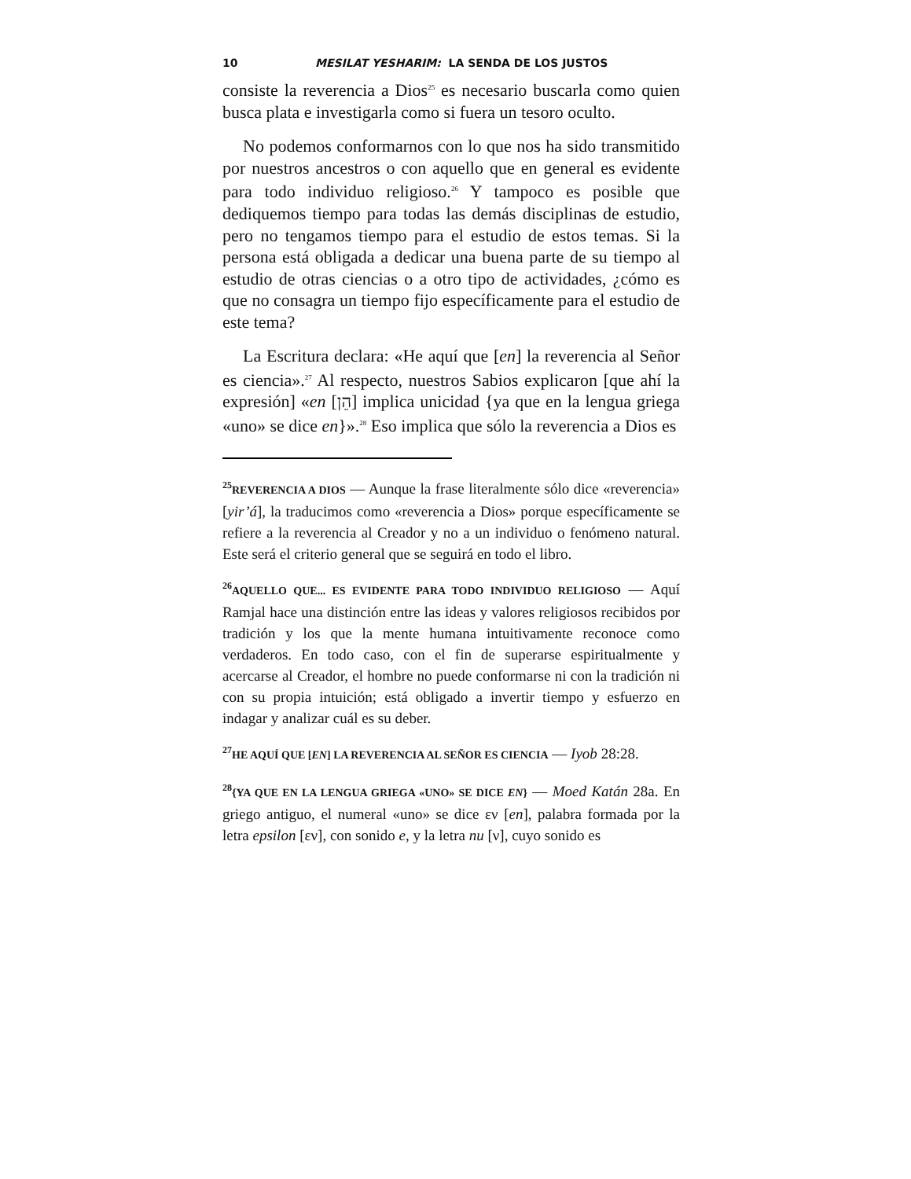10 MESILAT YESHARIM: LA SENDA DE LOS JUSTOS
consiste la reverencia a Dios<sup>25</sup> es necesario buscarla como quien busca plata e investigarla como si fuera un tesoro oculto.
No podemos conformarnos con lo que nos ha sido transmitido por nuestros ancestros o con aquello que en general es evidente para todo individuo religioso.<sup>26</sup> Y tampoco es posible que dediquemos tiempo para todas las demás disciplinas de estudio, pero no tengamos tiempo para el estudio de estos temas. Si la persona está obligada a dedicar una buena parte de su tiempo al estudio de otras ciencias o a otro tipo de actividades, ¿cómo es que no consagra un tiempo fijo específicamente para el estudio de este tema?
La Escritura declara: «He aquí que [en] la reverencia al Señor es ciencia».<sup>27</sup> Al respecto, nuestros Sabios explicaron [que ahí la expresión] «en [הֵן] implica unicidad {ya que en la lengua griega «uno» se dice en}».<sup>28</sup> Eso implica que sólo la reverencia a Dios es
<sup>25</sup> REVERENCIA A DIOS — Aunque la frase literalmente sólo dice «reverencia» [yir’á], la traducimos como «reverencia a Dios» porque específicamente se refiere a la reverencia al Creador y no a un individuo o fenómeno natural. Este será el criterio general que se seguirá en todo el libro.
<sup>26</sup> AQUELLO QUE... ES EVIDENTE PARA TODO INDIVIDUO RELIGIOSO — Aquí Ramjal hace una distinción entre las ideas y valores religiosos recibidos por tradición y los que la mente humana intuitivamente reconoce como verdaderos. En todo caso, con el fin de superarse espiritualmente y acercarse al Creador, el hombre no puede conformarse ni con la tradición ni con su propia intuición; está obligado a invertir tiempo y esfuerzo en indagar y analizar cuál es su deber.
<sup>27</sup>HE AQUÍ QUE [EN] LA REVERENCIA AL SEÑOR ES CIENCIA — Iyob 28:28.
<sup>28</sup>{YA QUE EN LA LENGUA GRIEGA «UNO» SE DICE EN} — Moed Katán 28a. En griego antiguo, el numeral «uno» se dice εν [en], palabra formada por la letra epsilon [εν], con sonido e, y la letra nu [ν], cuyo sonido es